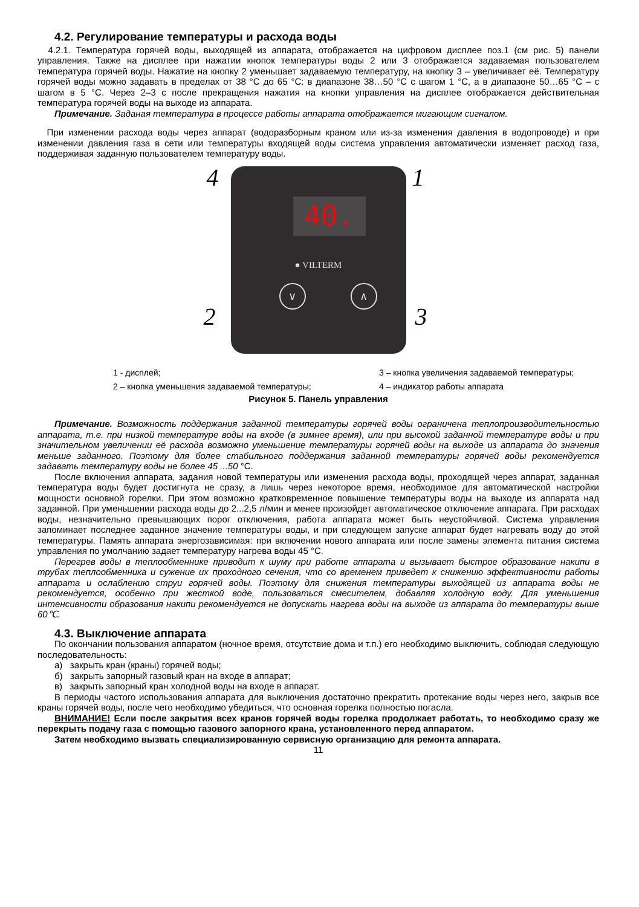4.2. Регулирование температуры и расхода воды
4.2.1. Температура горячей воды, выходящей из аппарата, отображается на цифровом дисплее поз.1 (см рис. 5) панели управления. Также на дисплее при нажатии кнопок температуры воды 2 или 3 отображается задаваемая пользователем температура горячей воды. Нажатие на кнопку 2 уменьшает задаваемую температуру, на кнопку 3 – увеличивает её. Температуру горячей воды можно задавать в пределах от 38 °С до 65 °С: в диапазоне 38…50 °С с шагом 1 °С, а в диапазоне 50…65 °С – с шагом в 5 °С. Через 2–3 с после прекращения нажатия на кнопки управления на дисплее отображается действительная температура горячей воды на выходе из аппарата.
Примечание. Заданая температура в процессе работы аппарата отображается мигающим сигналом.
При изменении расхода воды через аппарат (водоразборным краном или из-за изменения давления в водопроводе) и при изменении давления газа в сети или температуры входящей воды система управления автоматически изменяет расход газа, поддерживая заданную пользователем температуру воды.
40.
● VILTERM
∨ ∧
4 1
2 3
1 - дисплей; 3 – кнопка увеличения задаваемой температуры; 2 – кнопка уменьшения задаваемой температуры; 4 – индикатор работы аппарата
Рисунок 5. Панель управления
Примечание. Возможность поддержания заданной температуры горячей воды ограничена теплопроизводительностью аппарата, т.е. при низкой температуре воды на входе (в зимнее время), или при высокой заданной температуре воды и при значительном увеличении её расхода возможно уменьшение температуры горячей воды на выходе из аппарата до значения меньше заданного. Поэтому для более стабильного поддержания заданной температуры горячей воды рекомендуется задавать температуру воды не более 45 ...50 °С.
После включения аппарата, задания новой температуры или изменения расхода воды, проходящей через аппарат, заданная температура воды будет достигнута не сразу, а лишь через некоторое время, необходимое для автоматической настройки мощности основной горелки. При этом возможно кратковременное повышение температуры воды на выходе из аппарата над заданной. При уменьшении расхода воды до 2...2,5 л/мин и менее произойдет автоматическое отключение аппарата. При расходах воды, незначительно превышающих порог отключения, работа аппарата может быть неустойчивой. Система управления запоминает последнее заданное значение температуры воды, и при следующем запуске аппарат будет нагревать воду до этой температуры. Память аппарата энергозависимая: при включении нового аппарата или после замены элемента питания система управления по умолчанию задает температуру нагрева воды 45 °С.
Перегрев воды в теплообменнике приводит к шуму при работе аппарата и вызывает быстрое образование накипи в трубах теплообменника и сужение их проходного сечения, что со временем приведет к снижению эффективности работы аппарата и ослаблению струи горячей воды. Поэтому для снижения температуры выходящей из аппарата воды не рекомендуется, особенно при жесткой воде, пользоваться смесителем, добавляя холодную воду. Для уменьшения интенсивности образования накипи рекомендуется не допускать нагрева воды на выходе из аппарата до температуры выше 60℃.
4.3. Выключение аппарата
По окончании пользования аппаратом (ночное время, отсутствие дома и т.п.) его необходимо выключить, соблюдая следующую последовательность:
а) закрыть кран (краны) горячей воды;
б) закрыть запорный газовый кран на входе в аппарат;
в) закрыть запорный кран холодной воды на входе в аппарат.
В периоды частого использования аппарата для выключения достаточно прекратить протекание воды через него, закрыв все краны горячей воды, после чего необходимо убедиться, что основная горелка полностью погасла.
ВНИМАНИЕ! Если после закрытия всех кранов горячей воды горелка продолжает работать, то необходимо сразу же перекрыть подачу газа с помощью газового запорного крана, установленного перед аппаратом.
Затем необходимо вызвать специализированную сервисную организацию для ремонта аппарата.
11